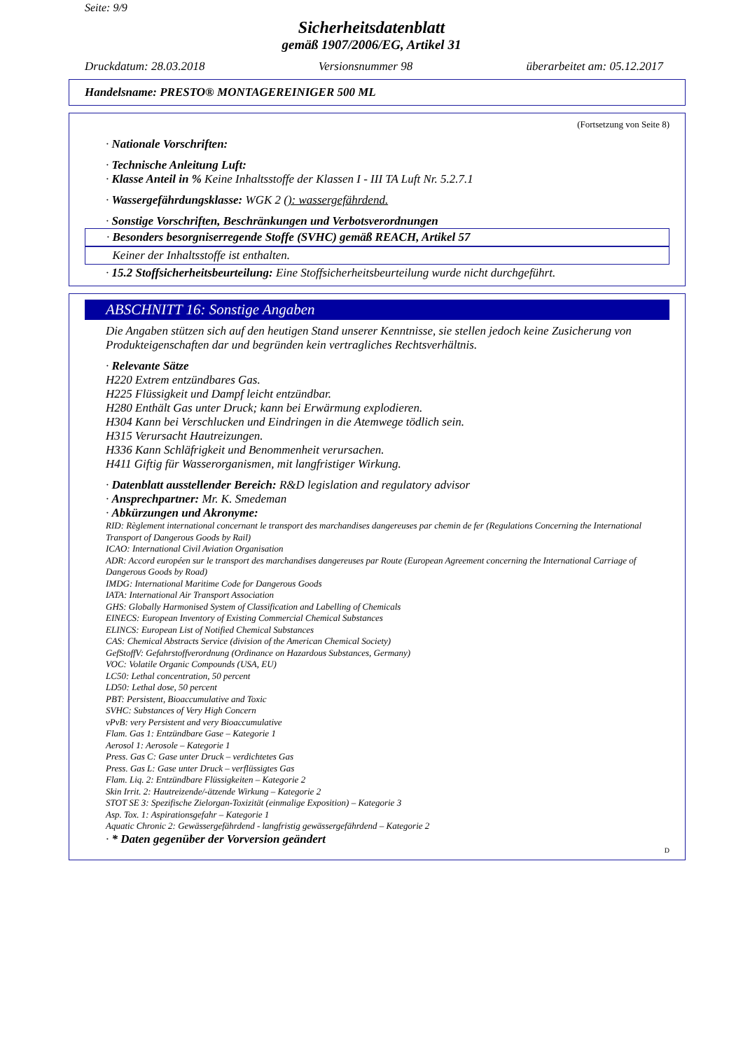Seite: 9/9
Sicherheitsdatenblatt
gemäß 1907/2006/EG, Artikel 31
Druckdatum: 28.03.2018 Versionsnummer 98 überarbeitet am: 05.12.2017
Handelsname: PRESTO® MONTAGEREINIGER 500 ML
(Fortsetzung von Seite 8)
· Nationale Vorschriften:
· Technische Anleitung Luft:
· Klasse Anteil in % Keine Inhaltsstoffe der Klassen I - III TA Luft Nr. 5.2.7.1
· Wassergefährdungsklasse: WGK 2 (): wassergefährdend.
· Sonstige Vorschriften, Beschränkungen und Verbotsverordnungen
· Besonders besorgniserregende Stoffe (SVHC) gemäß REACH, Artikel 57
Keiner der Inhaltsstoffe ist enthalten.
· 15.2 Stoffsicherheitsbeurteilung: Eine Stoffsicherheitsbeurteilung wurde nicht durchgeführt.
ABSCHNITT 16: Sonstige Angaben
Die Angaben stützen sich auf den heutigen Stand unserer Kenntnisse, sie stellen jedoch keine Zusicherung von Produkteigenschaften dar und begründen kein vertragliches Rechtsverhältnis.
· Relevante Sätze
H220 Extrem entzündbares Gas.
H225 Flüssigkeit und Dampf leicht entzündbar.
H280 Enthält Gas unter Druck; kann bei Erwärmung explodieren.
H304 Kann bei Verschlucken und Eindringen in die Atemwege tödlich sein.
H315 Verursacht Hautreizungen.
H336 Kann Schläfrigkeit und Benommenheit verursachen.
H411 Giftig für Wasserorganismen, mit langfristiger Wirkung.
· Datenblatt ausstellender Bereich: R&D legislation and regulatory advisor
· Ansprechpartner: Mr. K. Smedeman
· Abkürzungen und Akronyme:
RID: Règlement international concernant le transport des marchandises dangereuses par chemin de fer (Regulations Concerning the International Transport of Dangerous Goods by Rail)
ICAO: International Civil Aviation Organisation
ADR: Accord européen sur le transport des marchandises dangereuses par Route (European Agreement concerning the International Carriage of Dangerous Goods by Road)
IMDG: International Maritime Code for Dangerous Goods
IATA: International Air Transport Association
GHS: Globally Harmonised System of Classification and Labelling of Chemicals
EINECS: European Inventory of Existing Commercial Chemical Substances
ELINCS: European List of Notified Chemical Substances
CAS: Chemical Abstracts Service (division of the American Chemical Society)
GefStoffV: Gefahrstoffverordnung (Ordinance on Hazardous Substances, Germany)
VOC: Volatile Organic Compounds (USA, EU)
LC50: Lethal concentration, 50 percent
LD50: Lethal dose, 50 percent
PBT: Persistent, Bioaccumulative and Toxic
SVHC: Substances of Very High Concern
vPvB: very Persistent and very Bioaccumulative
Flam. Gas 1: Entzündbare Gase – Kategorie 1
Aerosol 1: Aerosole – Kategorie 1
Press. Gas C: Gase unter Druck – verdichtetes Gas
Press. Gas L: Gase unter Druck – verflüssigtes Gas
Flam. Liq. 2: Entzündbare Flüssigkeiten – Kategorie 2
Skin Irrit. 2: Hautreizende/-ätzende Wirkung – Kategorie 2
STOT SE 3: Spezifische Zielorgan-Toxizität (einmalige Exposition) – Kategorie 3
Asp. Tox. 1: Aspirationsgefahr – Kategorie 1
Aquatic Chronic 2: Gewässergefährdend - langfristig gewässergefährdend – Kategorie 2
· * Daten gegenüber der Vorversion geändert
D